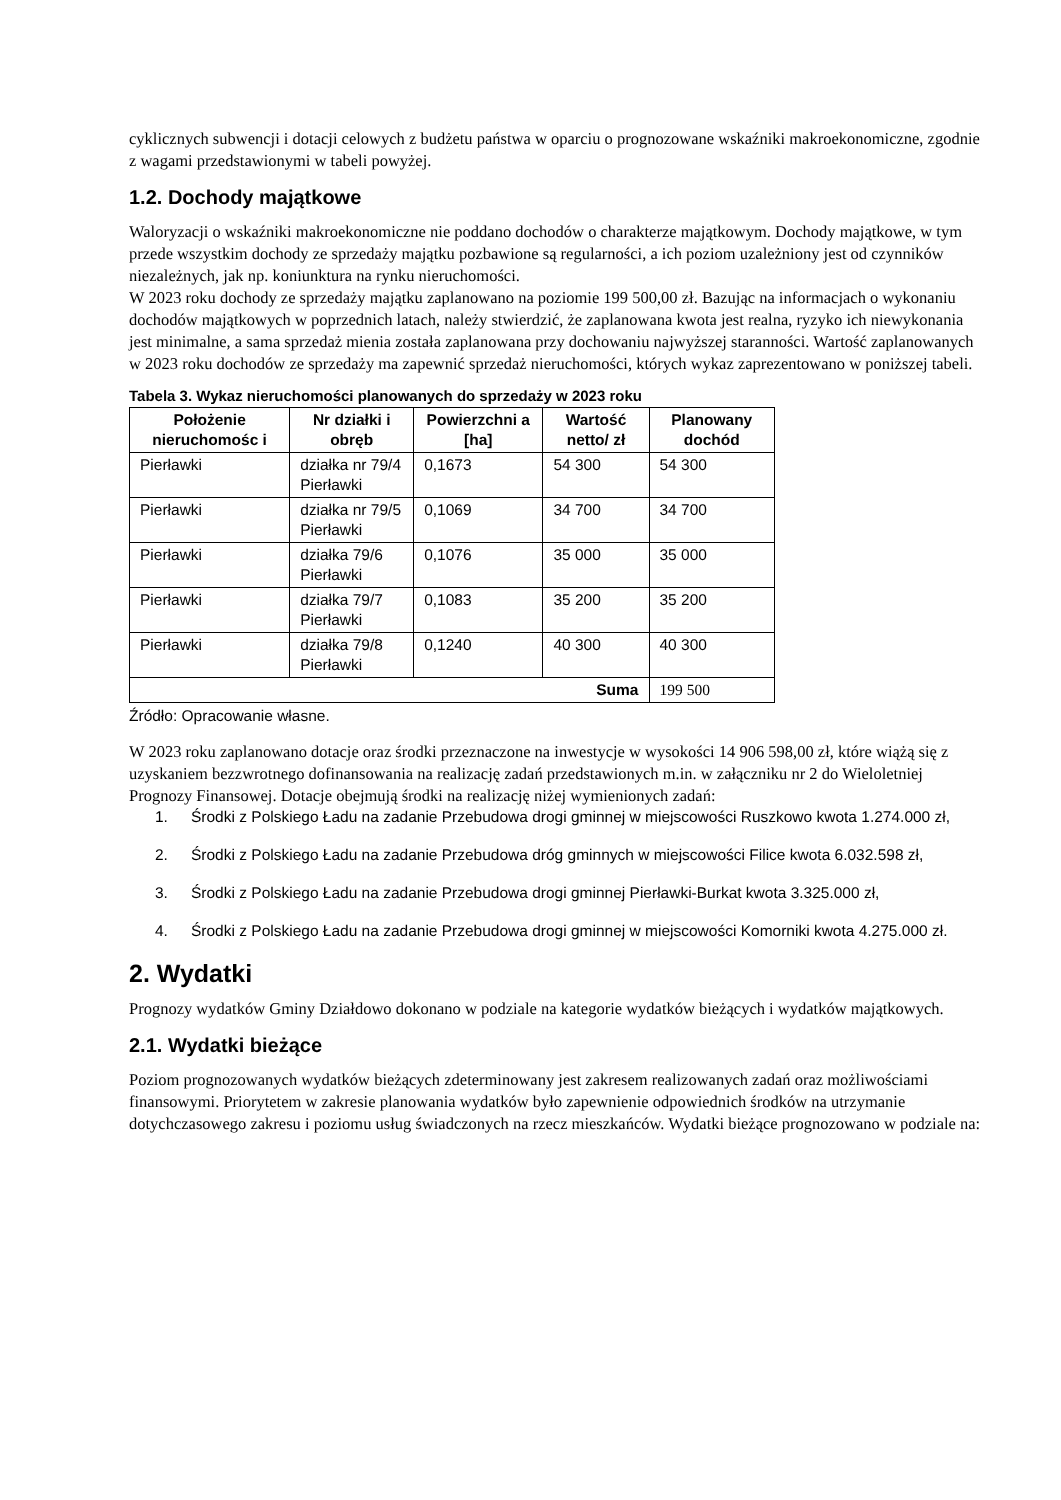cyklicznych subwencji i dotacji celowych z budżetu państwa w oparciu o prognozowane wskaźniki makroekonomiczne, zgodnie z wagami przedstawionymi w tabeli powyżej.
1.2. Dochody majątkowe
Waloryzacji o wskaźniki makroekonomiczne nie poddano dochodów o charakterze majątkowym. Dochody majątkowe, w tym przede wszystkim dochody ze sprzedaży majątku pozbawione są regularności, a ich poziom uzależniony jest od czynników niezależnych, jak np. koniunktura na rynku nieruchomości.
W 2023 roku dochody ze sprzedaży majątku zaplanowano na poziomie 199 500,00 zł. Bazując na informacjach o wykonaniu dochodów majątkowych w poprzednich latach, należy stwierdzić, że zaplanowana kwota jest realna, ryzyko ich niewykonania jest minimalne, a sama sprzedaż mienia została zaplanowana przy dochowaniu najwyższej staranności. Wartość zaplanowanych w 2023 roku dochodów ze sprzedaży ma zapewnić sprzedaż nieruchomości, których wykaz zaprezentowano w poniższej tabeli.
Tabela 3. Wykaz nieruchomości planowanych do sprzedaży w 2023 roku
| Położenie nieruchomośc i | Nr działki i obręb | Powierzchni a [ha] | Wartość netto/ zł | Planowany dochód |
| --- | --- | --- | --- | --- |
| Pierławki | działka nr 79/4 Pierławki | 0,1673 | 54 300 | 54 300 |
| Pierławki | działka nr 79/5 Pierławki | 0,1069 | 34 700 | 34 700 |
| Pierławki | działka 79/6 Pierławki | 0,1076 | 35 000 | 35 000 |
| Pierławki | działka 79/7 Pierławki | 0,1083 | 35 200 | 35 200 |
| Pierławki | działka 79/8 Pierławki | 0,1240 | 40 300 | 40 300 |
| Suma | | | | 199 500 |
Źródło: Opracowanie własne.
W 2023 roku zaplanowano dotacje oraz środki przeznaczone na inwestycje w wysokości 14 906 598,00 zł, które wiążą się z uzyskaniem bezzwrotnego dofinansowania na realizację zadań przedstawionych m.in. w załączniku nr 2 do Wieloletniej Prognozy Finansowej. Dotacje obejmują środki na realizację niżej wymienionych zadań:
1. Środki z Polskiego Ładu na zadanie Przebudowa drogi gminnej w miejscowości Ruszkowo kwota 1.274.000 zł,
2. Środki z Polskiego Ładu na zadanie Przebudowa dróg gminnych w miejscowości Filice kwota 6.032.598 zł,
3. Środki z Polskiego Ładu na zadanie Przebudowa drogi gminnej Pierławki-Burkat kwota 3.325.000 zł,
4. Środki z Polskiego Ładu na zadanie Przebudowa drogi gminnej w miejscowości Komorniki kwota 4.275.000 zł.
2. Wydatki
Prognozy wydatków Gminy Działdowo dokonano w podziale na kategorie wydatków bieżących i wydatków majątkowych.
2.1. Wydatki bieżące
Poziom prognozowanych wydatków bieżących zdeterminowany jest zakresem realizowanych zadań oraz możliwościami finansowymi. Priorytetem w zakresie planowania wydatków było zapewnienie odpowiednich środków na utrzymanie dotychczasowego zakresu i poziomu usług świadczonych na rzecz mieszkańców. Wydatki bieżące prognozowano w podziale na: